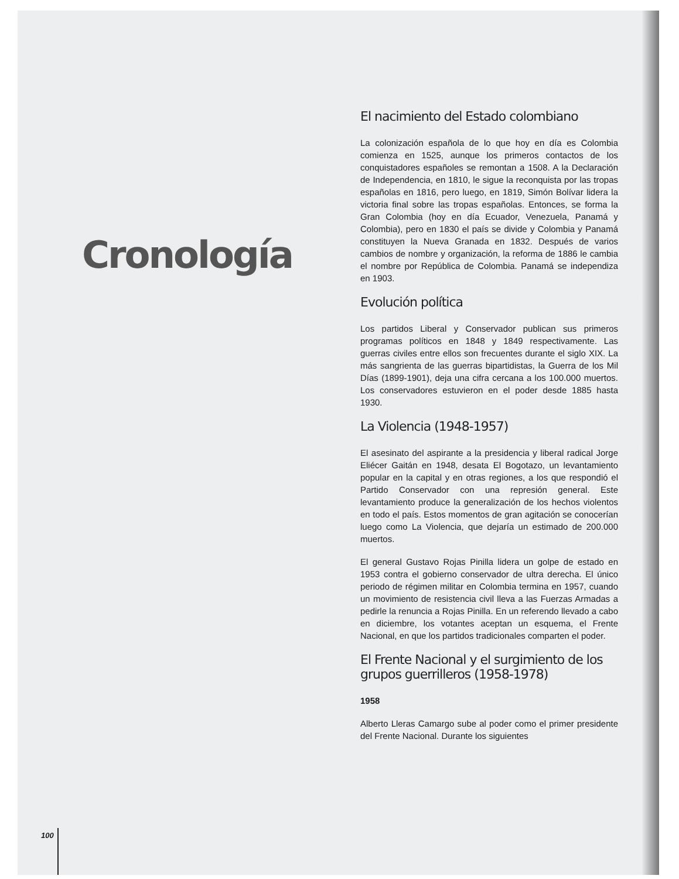Cronología
El nacimiento del Estado colombiano
La colonización española de lo que hoy en día es Colombia comienza en 1525, aunque los primeros contactos de los conquistadores españoles se remontan a 1508. A la Declaración de Independencia, en 1810, le sigue la reconquista por las tropas españolas en 1816, pero luego, en 1819, Simón Bolívar lidera la victoria final sobre las tropas españolas. Entonces, se forma la Gran Colombia (hoy en día Ecuador, Venezuela, Panamá y Colombia), pero en 1830 el país se divide y Colombia y Panamá constituyen la Nueva Granada en 1832. Después de varios cambios de nombre y organización, la reforma de 1886 le cambia el nombre por República de Colombia. Panamá se independiza en 1903.
Evolución política
Los partidos Liberal y Conservador publican sus primeros programas políticos en 1848 y 1849 respectivamente. Las guerras civiles entre ellos son frecuentes durante el siglo XIX. La más sangrienta de las guerras bipartidistas, la Guerra de los Mil Días (1899-1901), deja una cifra cercana a los 100.000 muertos. Los conservadores estuvieron en el poder desde 1885 hasta 1930.
La Violencia (1948-1957)
El asesinato del aspirante a la presidencia y liberal radical Jorge Eliécer Gaitán en 1948, desata El Bogotazo, un levantamiento popular en la capital y en otras regiones, a los que respondió el Partido Conservador con una represión general. Este levantamiento produce la generalización de los hechos violentos en todo el país. Estos momentos de gran agitación se conocerían luego como La Violencia, que dejaría un estimado de 200.000 muertos.
El general Gustavo Rojas Pinilla lidera un golpe de estado en 1953 contra el gobierno conservador de ultra derecha. El único periodo de régimen militar en Colombia termina en 1957, cuando un movimiento de resistencia civil lleva a las Fuerzas Armadas a pedirle la renuncia a Rojas Pinilla. En un referendo llevado a cabo en diciembre, los votantes aceptan un esquema, el Frente Nacional, en que los partidos tradicionales comparten el poder.
El Frente Nacional y el surgimiento de los grupos guerrilleros (1958-1978)
1958
Alberto Lleras Camargo sube al poder como el primer presidente del Frente Nacional. Durante los siguientes
100